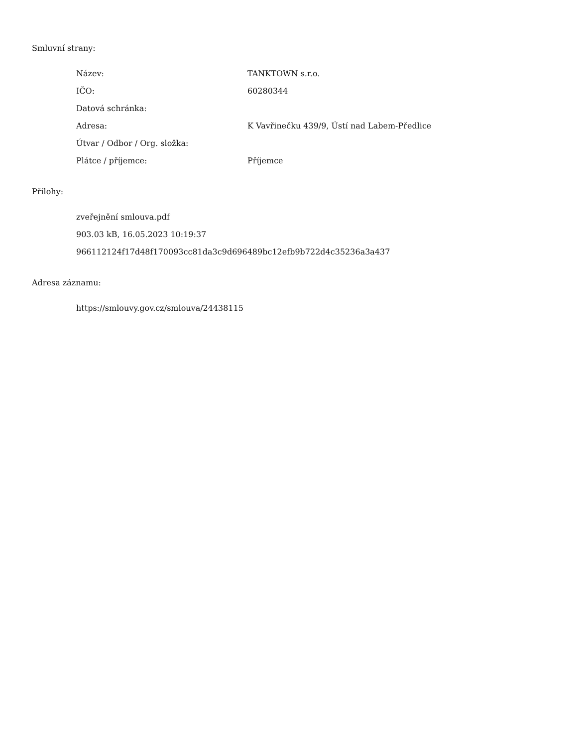Smluvní strany:
| Název: | TANKTOWN s.r.o. |
| IČO: | 60280344 |
| Datová schránka: | |
| Adresa: | K Vavřinečku 439/9, Ústí nad Labem-Předlice |
| Útvar / Odbor / Org. složka: | |
| Plátce / příjemce: | Příjemce |
Přílohy:
zveřejnění smlouva.pdf
903.03 kB, 16.05.2023 10:19:37
966112124f17d48f170093cc81da3c9d696489bc12efb9b722d4c35236a3a437
Adresa záznamu:
https://smlouvy.gov.cz/smlouva/24438115